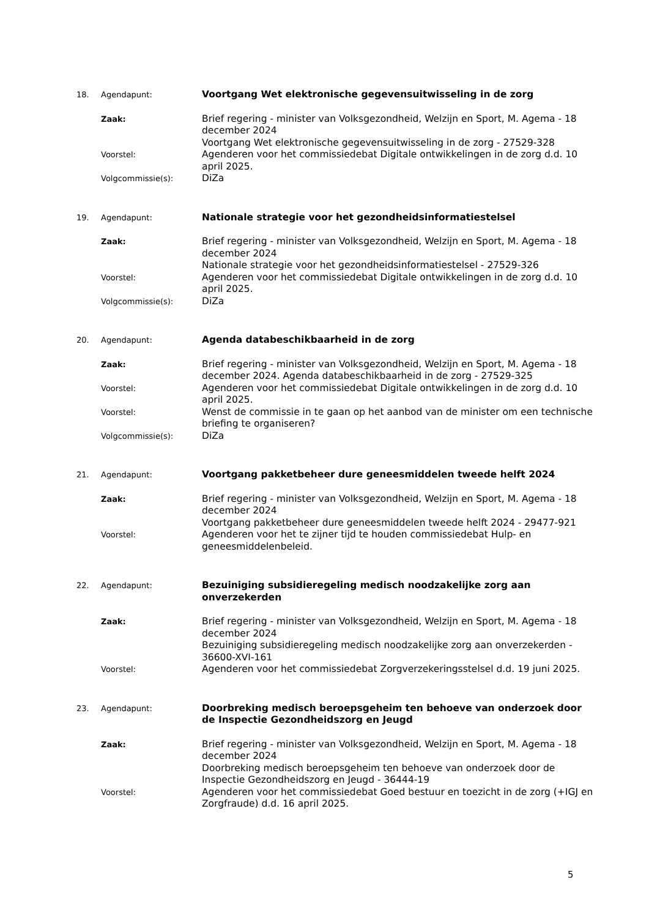| 18. | Agendapunt: | Voortgang Wet elektronische gegevensuitwisseling in de zorg |
| | Zaak: | Brief regering - minister van Volksgezondheid, Welzijn en Sport, M. Agema - 18 december 2024 Voortgang Wet elektronische gegevensuitwisseling in de zorg - 27529-328 |
| | Voorstel: | Agenderen voor het commissiedebat Digitale ontwikkelingen in de zorg d.d. 10 april 2025. |
| | Volgcommissie(s): | DiZa |
| 19. | Agendapunt: | Nationale strategie voor het gezondheidsinformatiestelsel |
| | Zaak: | Brief regering - minister van Volksgezondheid, Welzijn en Sport, M. Agema - 18 december 2024 Nationale strategie voor het gezondheidsinformatiestelsel - 27529-326 |
| | Voorstel: | Agenderen voor het commissiedebat Digitale ontwikkelingen in de zorg d.d. 10 april 2025. |
| | Volgcommissie(s): | DiZa |
| 20. | Agendapunt: | Agenda databeschikbaarheid in de zorg |
| | Zaak: | Brief regering - minister van Volksgezondheid, Welzijn en Sport, M. Agema - 18 december 2024. Agenda databeschikbaarheid in de zorg - 27529-325 |
| | Voorstel: | Agenderen voor het commissiedebat Digitale ontwikkelingen in de zorg d.d. 10 april 2025. |
| | Voorstel: | Wenst de commissie in te gaan op het aanbod van de minister om een technische briefing te organiseren? |
| | Volgcommissie(s): | DiZa |
| 21. | Agendapunt: | Voortgang pakketbeheer dure geneesmiddelen tweede helft 2024 |
| | Zaak: | Brief regering - minister van Volksgezondheid, Welzijn en Sport, M. Agema - 18 december 2024 Voortgang pakketbeheer dure geneesmiddelen tweede helft 2024 - 29477-921 |
| | Voorstel: | Agenderen voor het te zijner tijd te houden commissiedebat Hulp- en geneesmiddelenbeleid. |
| 22. | Agendapunt: | Bezuiniging subsidieregeling medisch noodzakelijke zorg aan onverzekerden |
| | Zaak: | Brief regering - minister van Volksgezondheid, Welzijn en Sport, M. Agema - 18 december 2024 Bezuiniging subsidieregeling medisch noodzakelijke zorg aan onverzekerden - 36600-XVI-161 |
| | Voorstel: | Agenderen voor het commissiedebat Zorgverzekeringsstelsel d.d. 19 juni 2025. |
| 23. | Agendapunt: | Doorbreking medisch beroepsgeheim ten behoeve van onderzoek door de Inspectie Gezondheidszorg en Jeugd |
| | Zaak: | Brief regering - minister van Volksgezondheid, Welzijn en Sport, M. Agema - 18 december 2024 Doorbreking medisch beroepsgeheim ten behoeve van onderzoek door de Inspectie Gezondheidszorg en Jeugd - 36444-19 |
| | Voorstel: | Agenderen voor het commissiedebat Goed bestuur en toezicht in de zorg (+IGJ en Zorgfraude) d.d. 16 april 2025. |
5